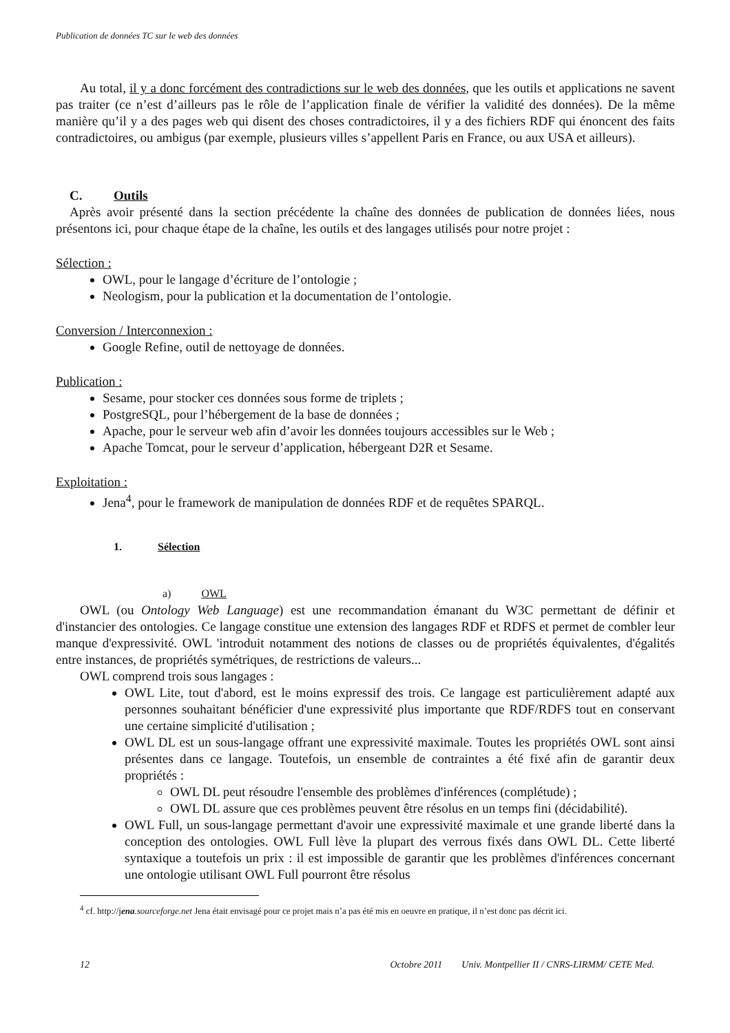Publication de données TC sur le web des données
Au total, il y a donc forcément des contradictions sur le web des données, que les outils et applications ne savent pas traiter (ce n’est d’ailleurs pas le rôle de l’application finale de vérifier la validité des données). De la même manière qu’il y a des pages web qui disent des choses contradictoires, il y a des fichiers RDF qui énoncent des faits contradictoires, ou ambigus (par exemple, plusieurs villes s’appellent Paris en France, ou aux USA et ailleurs).
C. Outils
Après avoir présenté dans la section précédente la chaîne des données de publication de données liées, nous présentons ici, pour chaque étape de la chaîne, les outils et des langages utilisés pour notre projet :
Sélection :
OWL, pour le langage d’écriture de l’ontologie ;
Neologism, pour la publication et la documentation de l’ontologie.
Conversion / Interconnexion :
Google Refine, outil de nettoyage de données.
Publication :
Sesame, pour stocker ces données sous forme de triplets ;
PostgreSQL, pour l’hébergement de la base de données ;
Apache, pour le serveur web afin d’avoir les données toujours accessibles sur le Web ;
Apache Tomcat, pour le serveur d’application, hébergeant D2R et Sesame.
Exploitation :
Jena<sup>4</sup>, pour le framework de manipulation de données RDF et de requêtes SPARQL.
1. Sélection
a) OWL
OWL (ou Ontology Web Language) est une recommandation émanant du W3C permettant de définir et d'instancier des ontologies. Ce langage constitue une extension des langages RDF et RDFS et permet de combler leur manque d'expressivité. OWL 'introduit notamment des notions de classes ou de propriétés équivalentes, d'égalités entre instances, de propriétés symétriques, de restrictions de valeurs...
OWL comprend trois sous langages :
OWL Lite, tout d'abord, est le moins expressif des trois. Ce langage est particulièrement adapté aux personnes souhaitant bénéficier d'une expressivité plus importante que RDF/RDFS tout en conservant une certaine simplicité d'utilisation ;
OWL DL est un sous-langage offrant une expressivité maximale. Toutes les propriétés OWL sont ainsi présentes dans ce langage. Toutefois, un ensemble de contraintes a été fixé afin de garantir deux propriétés :
OWL DL peut résoudre l'ensemble des problèmes d'inférences (complétude) ;
OWL DL assure que ces problèmes peuvent être résolus en un temps fini (décidabilité).
OWL Full, un sous-langage permettant d'avoir une expressivité maximale et une grande liberté dans la conception des ontologies. OWL Full lève la plupart des verrous fixés dans OWL DL. Cette liberté syntaxique a toutefois un prix : il est impossible de garantir que les problèmes d'inférences concernant une ontologie utilisant OWL Full pourront être résolus
<sup>4</sup> cf. http://jena.sourceforge.net Jena était envisagé pour ce projet mais n’a pas été mis en oeuvre en pratique, il n’est donc pas décrit ici.
12 Octobre 2011 Univ. Montpellier II / CNRS-LIRMM/ CETE Med.